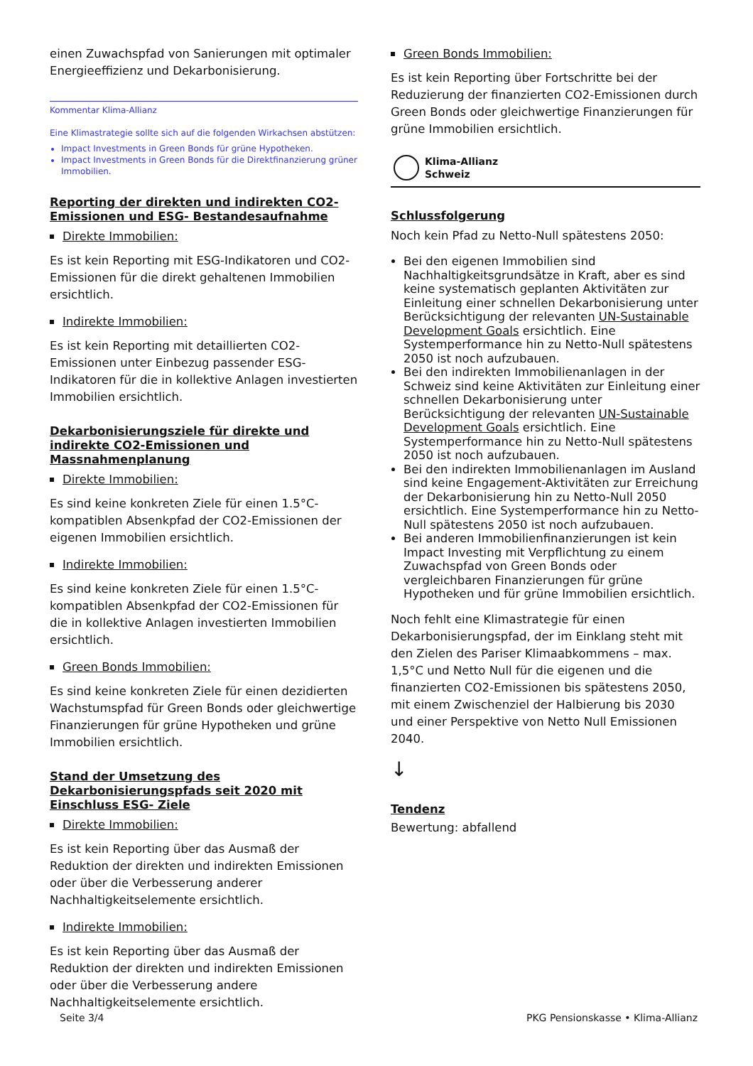einen Zuwachspfad von Sanierungen mit optimaler Energieeffizienz und Dekarbonisierung.
Kommentar Klima-Allianz
Eine Klimastrategie sollte sich auf die folgenden Wirkachsen abstützen:
Impact Investments in Green Bonds für grüne Hypotheken.
Impact Investments in Green Bonds für die Direktfinanzierung grüner Immobilien.
Reporting der direkten und indirekten CO2-Emissionen und ESG- Bestandesaufnahme
Direkte Immobilien:
Es ist kein Reporting mit ESG-Indikatoren und CO2-Emissionen für die direkt gehaltenen Immobilien ersichtlich.
Indirekte Immobilien:
Es ist kein Reporting mit detaillierten CO2-Emissionen unter Einbezug passender ESG-Indikatoren für die in kollektive Anlagen investierten Immobilien ersichtlich.
Dekarbonisierungsziele für direkte und indirekte CO2-Emissionen und Massnahmenplanung
Direkte Immobilien:
Es sind keine konkreten Ziele für einen 1.5°C-kompatiblen Absenkpfad der CO2-Emissionen der eigenen Immobilien ersichtlich.
Indirekte Immobilien:
Es sind keine konkreten Ziele für einen 1.5°C-kompatiblen Absenkpfad der CO2-Emissionen für die in kollektive Anlagen investierten Immobilien ersichtlich.
Green Bonds Immobilien:
Es sind keine konkreten Ziele für einen dezidierten Wachstumspfad für Green Bonds oder gleichwertige Finanzierungen für grüne Hypotheken und grüne Immobilien ersichtlich.
Stand der Umsetzung des Dekarbonisierungspfads seit 2020 mit Einschluss ESG- Ziele
Direkte Immobilien:
Es ist kein Reporting über das Ausmaß der Reduktion der direkten und indirekten Emissionen oder über die Verbesserung anderer Nachhaltigkeitselemente ersichtlich.
Indirekte Immobilien:
Es ist kein Reporting über das Ausmaß der Reduktion der direkten und indirekten Emissionen oder über die Verbesserung andere Nachhaltigkeitselemente ersichtlich.
Green Bonds Immobilien:
Es ist kein Reporting über Fortschritte bei der Reduzierung der finanzierten CO2-Emissionen durch Green Bonds oder gleichwertige Finanzierungen für grüne Immobilien ersichtlich.
Klima-Allianz
Schweiz
Schlussfolgerung
Noch kein Pfad zu Netto-Null spätestens 2050:
Bei den eigenen Immobilien sind Nachhaltigkeitsgrundsätze in Kraft, aber es sind keine systematisch geplanten Aktivitäten zur Einleitung einer schnellen Dekarbonisierung unter Berücksichtigung der relevanten UN-Sustainable Development Goals ersichtlich. Eine Systemperformance hin zu Netto-Null spätestens 2050 ist noch aufzubauen.
Bei den indirekten Immobilienanlagen in der Schweiz sind keine Aktivitäten zur Einleitung einer schnellen Dekarbonisierung unter Berücksichtigung der relevanten UN-Sustainable Development Goals ersichtlich. Eine Systemperformance hin zu Netto-Null spätestens 2050 ist noch aufzubauen.
Bei den indirekten Immobilienanlagen im Ausland sind keine Engagement-Aktivitäten zur Erreichung der Dekarbonisierung hin zu Netto-Null 2050 ersichtlich. Eine Systemperformance hin zu Netto-Null spätestens 2050 ist noch aufzubauen.
Bei anderen Immobilienfinanzierungen ist kein Impact Investing mit Verpflichtung zu einem Zuwachspfad von Green Bonds oder vergleichbaren Finanzierungen für grüne Hypotheken und für grüne Immobilien ersichtlich.
Noch fehlt eine Klimastrategie für einen Dekarbonisierungspfad, der im Einklang steht mit den Zielen des Pariser Klimaabkommens – max. 1,5°C und Netto Null für die eigenen und die finanzierten CO2-Emissionen bis spätestens 2050, mit einem Zwischenziel der Halbierung bis 2030 und einer Perspektive von Netto Null Emissionen 2040.
↓
Tendenz
Bewertung: abfallend
Seite 3/4 PKG Pensionskasse • Klima-Allianz